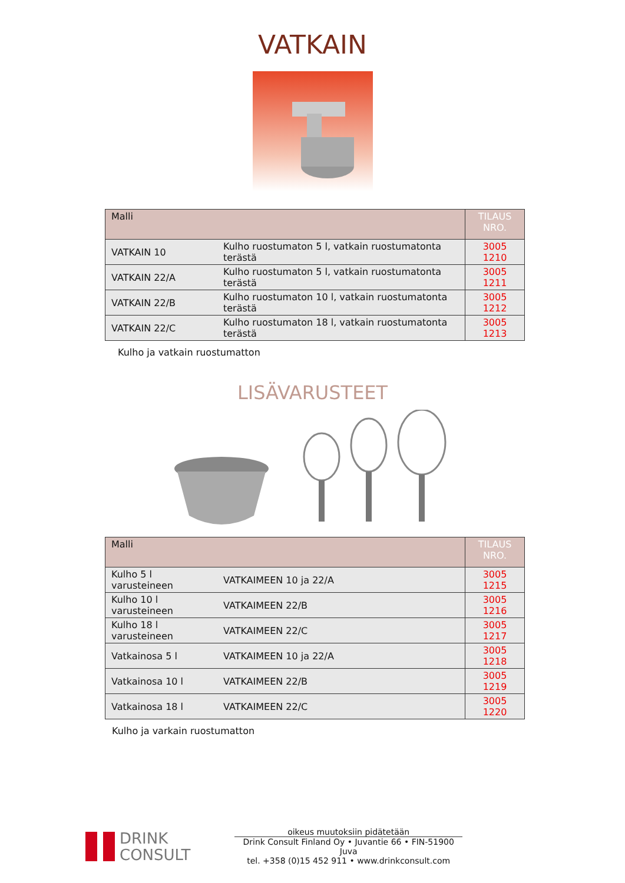VATKAIN
| Malli | | TILAUS NRO. |
| --- | --- | --- |
| VATKAIN 10 | Kulho ruostumaton 5 l, vatkain ruostumatonta terästä | 3005 1210 |
| VATKAIN 22/A | Kulho ruostumaton 5 l, vatkain ruostumatonta terästä | 3005 1211 |
| VATKAIN 22/B | Kulho ruostumaton 10 l, vatkain ruostumatonta terästä | 3005 1212 |
| VATKAIN 22/C | Kulho ruostumaton 18 l, vatkain ruostumatonta terästä | 3005 1213 |
Kulho ja vatkain ruostumatton
LISÄVARUSTEET
| Malli | | TILAUS NRO. |
| --- | --- | --- |
| Kulho 5 l varusteineen | VATKAIMEEN 10 ja 22/A | 3005 1215 |
| Kulho 10 l varusteineen | VATKAIMEEN 22/B | 3005 1216 |
| Kulho 18 l varusteineen | VATKAIMEEN 22/C | 3005 1217 |
| Vatkainosa 5 l | VATKAIMEEN 10 ja 22/A | 3005 1218 |
| Vatkainosa 10 l | VATKAIMEEN 22/B | 3005 1219 |
| Vatkainosa 18 l | VATKAIMEEN 22/C | 3005 1220 |
Kulho ja varkain ruostumatton
DRINK
CONSULT
oikeus muutoksiin pidätetään
Drink Consult Finland Oy • Juvantie 66 • FIN-51900 Juva
tel. +358 (0)15 452 911 • www.drinkconsult.com